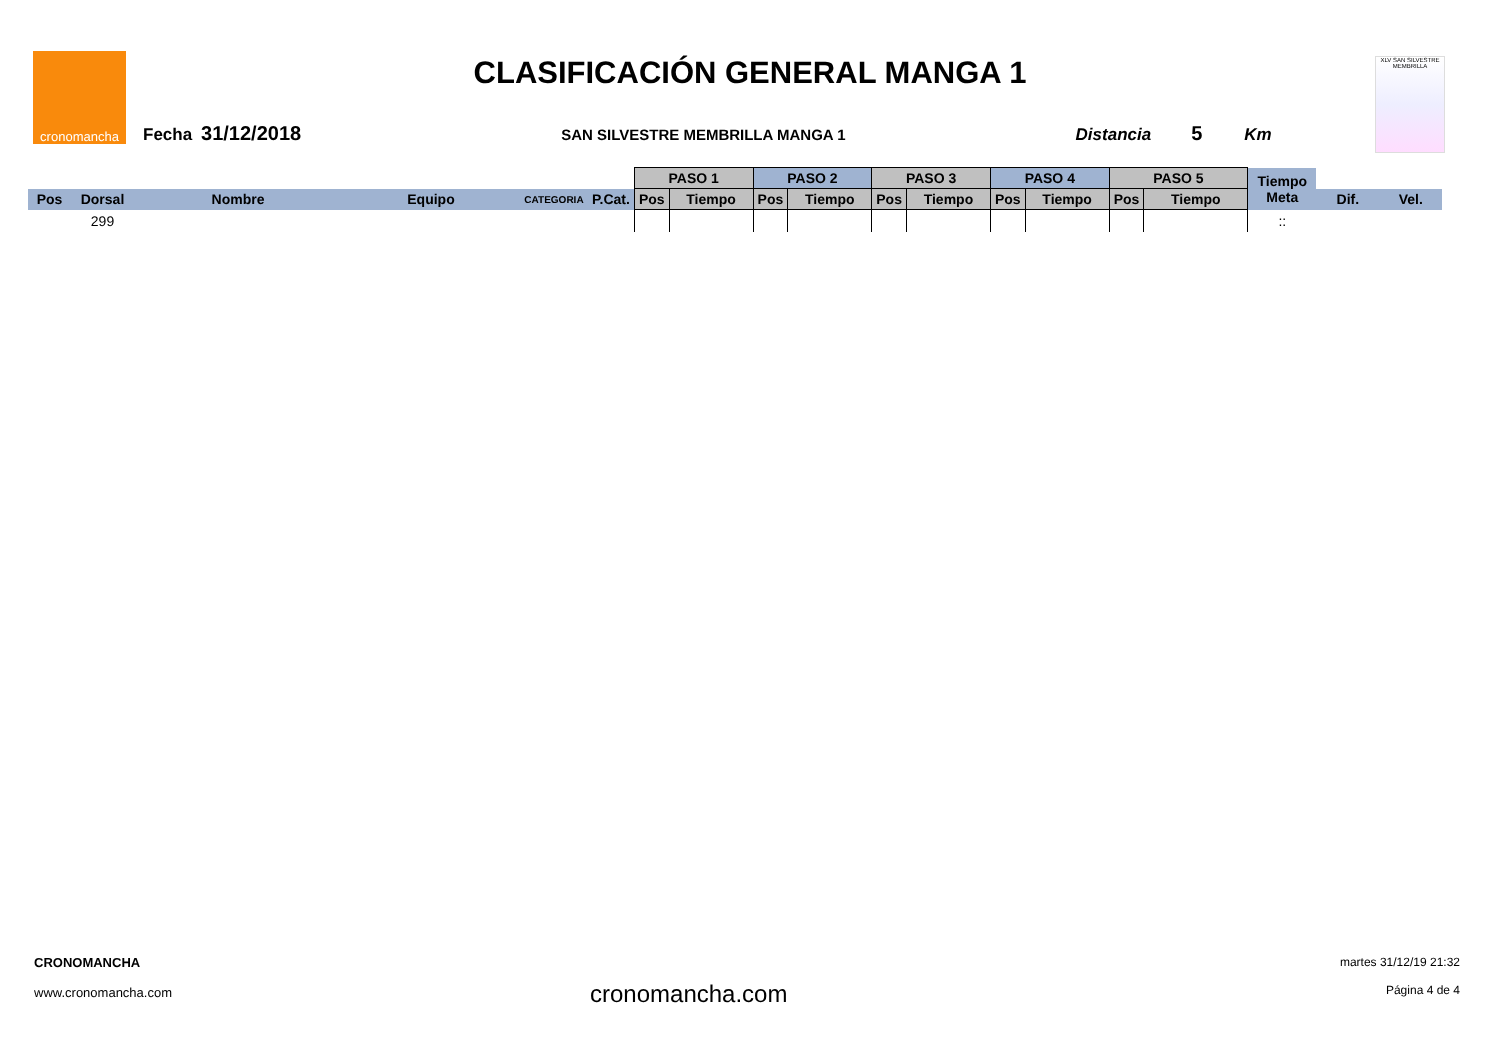cronomancha
CLASIFICACIÓN GENERAL MANGA 1
Fecha 31/12/2018 SAN SILVESTRE MEMBRILLA MANGA 1 Distancia 5 Km
XLV SAN SILVESTRE MEMBRILLA
| | | | | | | PASO 1 | | PASO 2 | | PASO 3 | | PASO 4 | | PASO 5 | | Tiempo Meta | | |
| Pos | Dorsal | Nombre | Equipo | CATEGORIA | P.Cat. | Pos | Tiempo | Pos | Tiempo | Pos | Tiempo | Pos | Tiempo | Pos | Tiempo | | Dif. | Vel. |
| | 299 | | | | | | | | | | | | | | | :: | | |
CRONOMANCHA
www.cronomancha.com
cronomancha.com
martes 31/12/19 21:32
Página 4 de 4